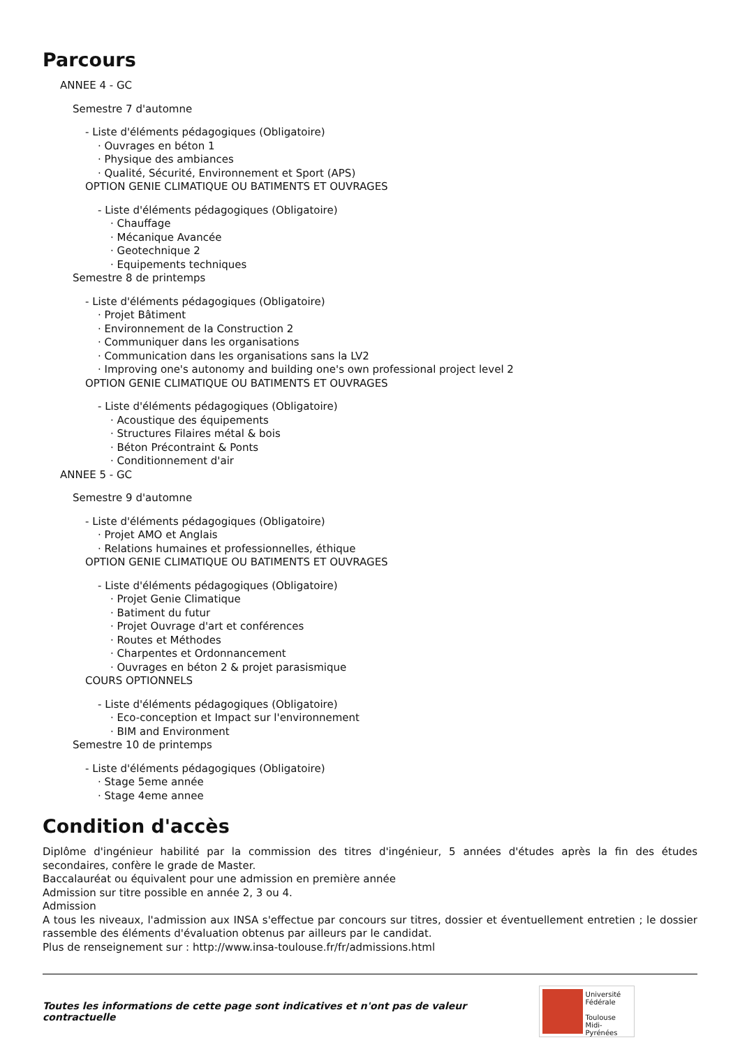Parcours
ANNEE 4 - GC
Semestre 7 d'automne
- Liste d'éléments pédagogiques (Obligatoire)
· Ouvrages en béton 1
· Physique des ambiances
· Qualité, Sécurité, Environnement et Sport (APS)
OPTION GENIE CLIMATIQUE OU BATIMENTS ET OUVRAGES
- Liste d'éléments pédagogiques (Obligatoire)
· Chauffage
· Mécanique Avancée
· Geotechnique 2
· Equipements techniques
Semestre 8 de printemps
- Liste d'éléments pédagogiques (Obligatoire)
· Projet Bâtiment
· Environnement de la Construction 2
· Communiquer dans les organisations
· Communication dans les organisations sans la LV2
· Improving one's autonomy and building one's own professional project level 2
OPTION GENIE CLIMATIQUE OU BATIMENTS ET OUVRAGES
- Liste d'éléments pédagogiques (Obligatoire)
· Acoustique des équipements
· Structures Filaires métal & bois
· Béton Précontraint & Ponts
· Conditionnement d'air
ANNEE 5 - GC
Semestre 9 d'automne
- Liste d'éléments pédagogiques (Obligatoire)
· Projet AMO et Anglais
· Relations humaines et professionnelles, éthique
OPTION GENIE CLIMATIQUE OU BATIMENTS ET OUVRAGES
- Liste d'éléments pédagogiques (Obligatoire)
· Projet Genie Climatique
· Batiment du futur
· Projet Ouvrage d'art et conférences
· Routes et Méthodes
· Charpentes et Ordonnancement
· Ouvrages en béton 2 & projet parasismique
COURS OPTIONNELS
- Liste d'éléments pédagogiques (Obligatoire)
· Eco-conception et Impact sur l'environnement
· BIM and Environment
Semestre 10 de printemps
- Liste d'éléments pédagogiques (Obligatoire)
· Stage 5eme année
· Stage 4eme annee
Condition d'accès
Diplôme d'ingénieur habilité par la commission des titres d'ingénieur, 5 années d'études après la fin des études secondaires, confère le grade de Master.
Baccalauréat ou équivalent pour une admission en première année
Admission sur titre possible en année 2, 3 ou 4.
Admission
A tous les niveaux, l'admission aux INSA s'effectue par concours sur titres, dossier et éventuellement entretien ; le dossier rassemble des éléments d'évaluation obtenus par ailleurs par le candidat.
Plus de renseignement sur : http://www.insa-toulouse.fr/fr/admissions.html
Toutes les informations de cette page sont indicatives et n'ont pas de valeur contractuelle
Université
Fédérale
Toulouse
Midi-Pyrénées